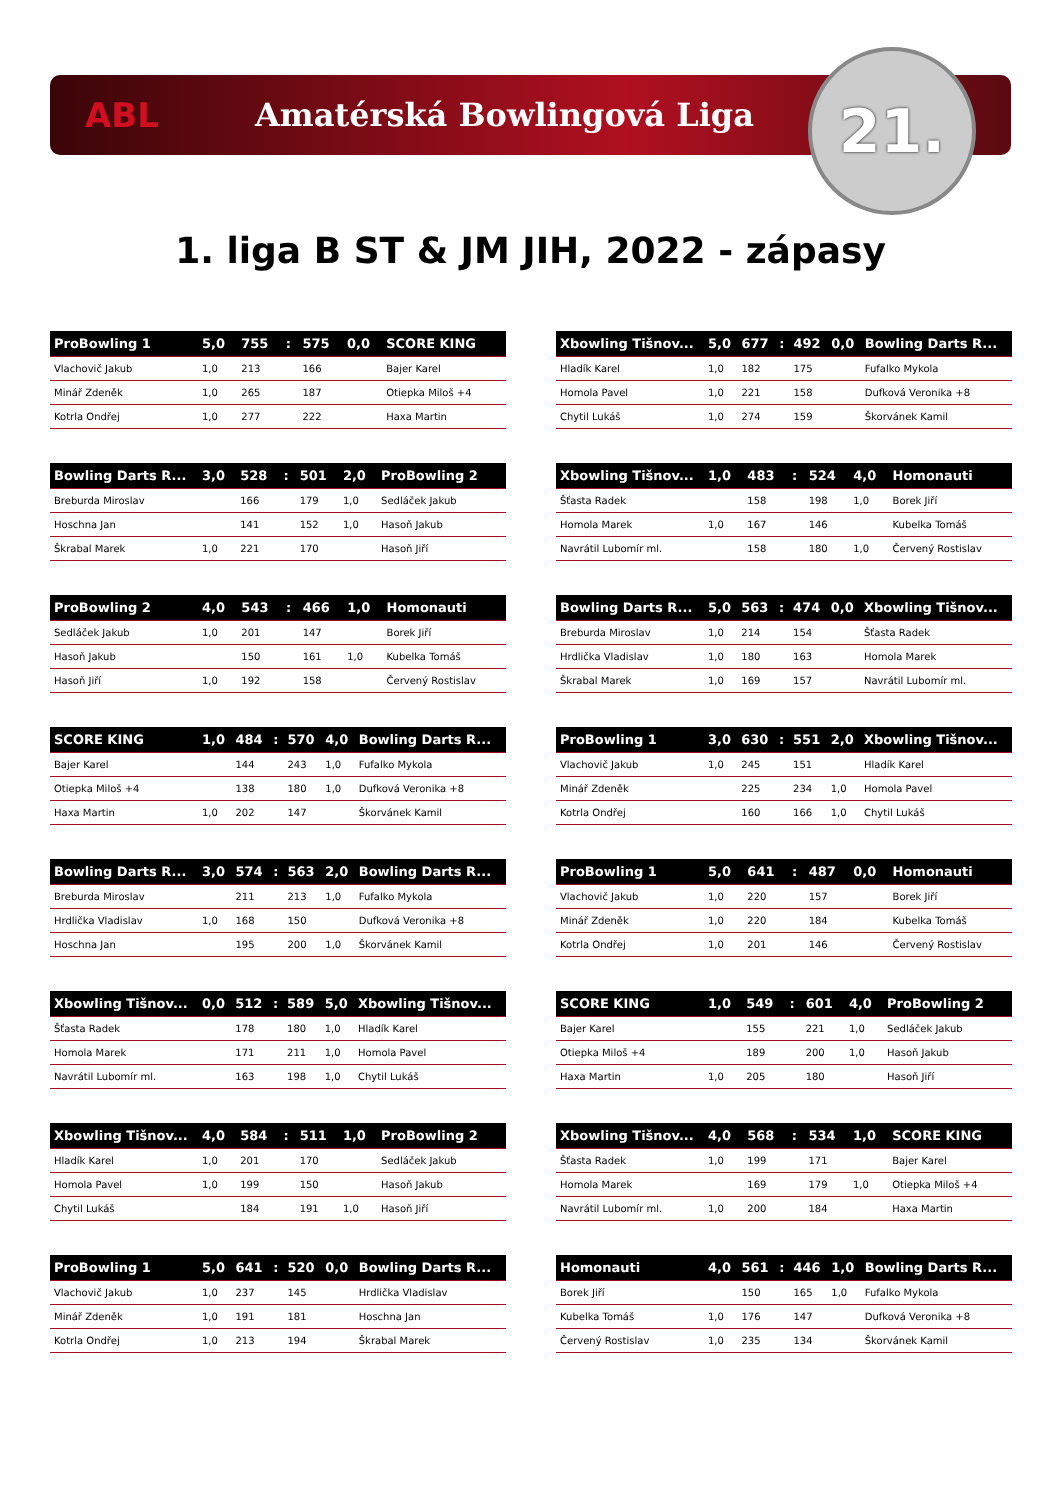ABL Amatérská Bowlingová Liga
21.
1. liga B ST & JM JIH, 2022 - zápasy
| ProBowling 1 | 5,0 | 755 | : | 575 | 0,0 | SCORE KING |
| --- | --- | --- | --- | --- | --- | --- |
| Vlachovič Jakub | 1,0 | 213 | | 166 | | Bajer Karel |
| Minář Zdeněk | 1,0 | 265 | | 187 | | Otiepka Miloš +4 |
| Kotrla Ondřej | 1,0 | 277 | | 222 | | Haxa Martin |
| Xbowling Tišnov... | 5,0 | 677 | : | 492 | 0,0 | Bowling Darts R... |
| --- | --- | --- | --- | --- | --- | --- |
| Hladík Karel | 1,0 | 182 | | 175 | | Fufalko Mykola |
| Homola Pavel | 1,0 | 221 | | 158 | | Dufková Veronika +8 |
| Chytil Lukáš | 1,0 | 274 | | 159 | | Škorvánek Kamil |
| Bowling Darts R... | 3,0 | 528 | : | 501 | 2,0 | ProBowling 2 |
| --- | --- | --- | --- | --- | --- | --- |
| Breburda Miroslav | | 166 | | 179 | 1,0 | Sedláček Jakub |
| Hoschna Jan | | 141 | | 152 | 1,0 | Hasoň Jakub |
| Škrabal Marek | 1,0 | 221 | | 170 | | Hasoň Jiří |
| Xbowling Tišnov... | 1,0 | 483 | : | 524 | 4,0 | Homonauti |
| --- | --- | --- | --- | --- | --- | --- |
| Šťasta Radek | | 158 | | 198 | 1,0 | Borek Jiří |
| Homola Marek | 1,0 | 167 | | 146 | | Kubelka Tomáš |
| Navrátil Lubomír ml. | | 158 | | 180 | 1,0 | Červený Rostislav |
| ProBowling 2 | 4,0 | 543 | : | 466 | 1,0 | Homonauti |
| --- | --- | --- | --- | --- | --- | --- |
| Sedláček Jakub | 1,0 | 201 | | 147 | | Borek Jiří |
| Hasoň Jakub | | 150 | | 161 | 1,0 | Kubelka Tomáš |
| Hasoň Jiří | 1,0 | 192 | | 158 | | Červený Rostislav |
| Bowling Darts R... | 5,0 | 563 | : | 474 | 0,0 | Xbowling Tišnov... |
| --- | --- | --- | --- | --- | --- | --- |
| Breburda Miroslav | 1,0 | 214 | | 154 | | Šťasta Radek |
| Hrdlička Vladislav | 1,0 | 180 | | 163 | | Homola Marek |
| Škrabal Marek | 1,0 | 169 | | 157 | | Navrátil Lubomír ml. |
| SCORE KING | 1,0 | 484 | : | 570 | 4,0 | Bowling Darts R... |
| --- | --- | --- | --- | --- | --- | --- |
| Bajer Karel | | 144 | | 243 | 1,0 | Fufalko Mykola |
| Otiepka Miloš +4 | | 138 | | 180 | 1,0 | Dufková Veronika +8 |
| Haxa Martin | 1,0 | 202 | | 147 | | Škorvánek Kamil |
| ProBowling 1 | 3,0 | 630 | : | 551 | 2,0 | Xbowling Tišnov... |
| --- | --- | --- | --- | --- | --- | --- |
| Vlachovič Jakub | 1,0 | 245 | | 151 | | Hladík Karel |
| Minář Zdeněk | | 225 | | 234 | 1,0 | Homola Pavel |
| Kotrla Ondřej | | 160 | | 166 | 1,0 | Chytil Lukáš |
| Bowling Darts R... | 3,0 | 574 | : | 563 | 2,0 | Bowling Darts R... |
| --- | --- | --- | --- | --- | --- | --- |
| Breburda Miroslav | | 211 | | 213 | 1,0 | Fufalko Mykola |
| Hrdlička Vladislav | 1,0 | 168 | | 150 | | Dufková Veronika +8 |
| Hoschna Jan | | 195 | | 200 | 1,0 | Škorvánek Kamil |
| ProBowling 1 | 5,0 | 641 | : | 487 | 0,0 | Homonauti |
| --- | --- | --- | --- | --- | --- | --- |
| Vlachovič Jakub | 1,0 | 220 | | 157 | | Borek Jiří |
| Minář Zdeněk | 1,0 | 220 | | 184 | | Kubelka Tomáš |
| Kotrla Ondřej | 1,0 | 201 | | 146 | | Červený Rostislav |
| Xbowling Tišnov... | 0,0 | 512 | : | 589 | 5,0 | Xbowling Tišnov... |
| --- | --- | --- | --- | --- | --- | --- |
| Šťasta Radek | | 178 | | 180 | 1,0 | Hladík Karel |
| Homola Marek | | 171 | | 211 | 1,0 | Homola Pavel |
| Navrátil Lubomír ml. | | 163 | | 198 | 1,0 | Chytil Lukáš |
| SCORE KING | 1,0 | 549 | : | 601 | 4,0 | ProBowling 2 |
| --- | --- | --- | --- | --- | --- | --- |
| Bajer Karel | | 155 | | 221 | 1,0 | Sedláček Jakub |
| Otiepka Miloš +4 | | 189 | | 200 | 1,0 | Hasoň Jakub |
| Haxa Martin | 1,0 | 205 | | 180 | | Hasoň Jiří |
| Xbowling Tišnov... | 4,0 | 584 | : | 511 | 1,0 | ProBowling 2 |
| --- | --- | --- | --- | --- | --- | --- |
| Hladík Karel | 1,0 | 201 | | 170 | | Sedláček Jakub |
| Homola Pavel | 1,0 | 199 | | 150 | | Hasoň Jakub |
| Chytil Lukáš | | 184 | | 191 | 1,0 | Hasoň Jiří |
| Xbowling Tišnov... | 4,0 | 568 | : | 534 | 1,0 | SCORE KING |
| --- | --- | --- | --- | --- | --- | --- |
| Šťasta Radek | 1,0 | 199 | | 171 | | Bajer Karel |
| Homola Marek | | 169 | | 179 | 1,0 | Otiepka Miloš +4 |
| Navrátil Lubomír ml. | 1,0 | 200 | | 184 | | Haxa Martin |
| ProBowling 1 | 5,0 | 641 | : | 520 | 0,0 | Bowling Darts R... |
| --- | --- | --- | --- | --- | --- | --- |
| Vlachovič Jakub | 1,0 | 237 | | 145 | | Hrdlička Vladislav |
| Minář Zdeněk | 1,0 | 191 | | 181 | | Hoschna Jan |
| Kotrla Ondřej | 1,0 | 213 | | 194 | | Škrabal Marek |
| Homonauti | 4,0 | 561 | : | 446 | 1,0 | Bowling Darts R... |
| --- | --- | --- | --- | --- | --- | --- |
| Borek Jiří | | 150 | | 165 | 1,0 | Fufalko Mykola |
| Kubelka Tomáš | 1,0 | 176 | | 147 | | Dufková Veronika +8 |
| Červený Rostislav | 1,0 | 235 | | 134 | | Škorvánek Kamil |